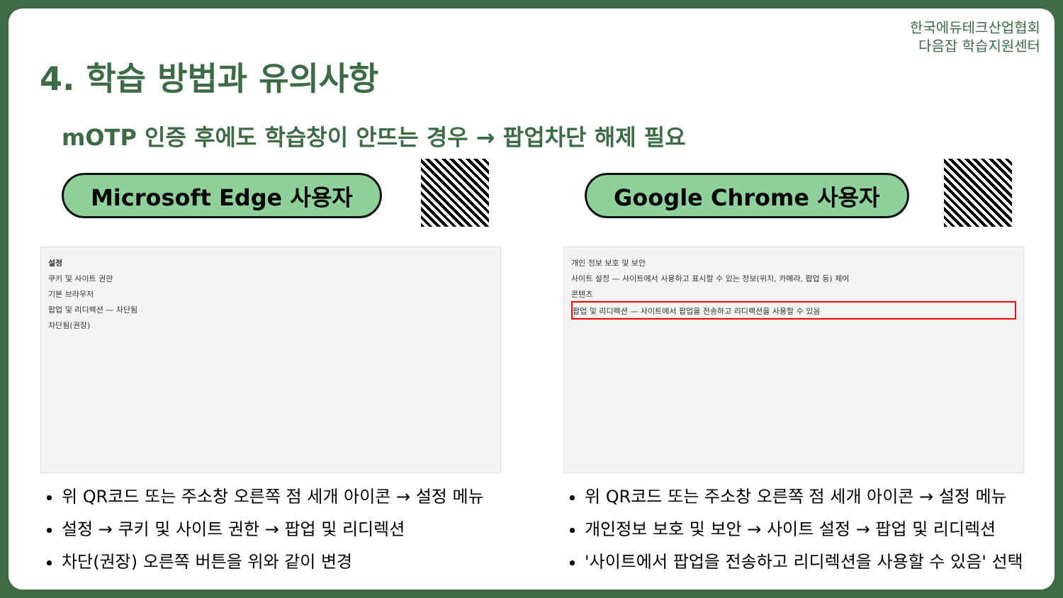한국에듀테크산업협회
다음잡 학습지원센터
4. 학습 방법과 유의사항
mOTP 인증 후에도 학습창이 안뜨는 경우 → 팝업차단 해제 필요
Microsoft Edge 사용자
설정
쿠키 및 사이트 권한
기본 브라우저
팝업 및 리디렉션 — 차단됨
차단됨(권장)
위 QR코드 또는 주소창 오른쪽 점 세개 아이콘 → 설정 메뉴
설정 → 쿠키 및 사이트 권한 → 팝업 및 리디렉션
차단(권장) 오른쪽 버튼을 위와 같이 변경
Google Chrome 사용자
개인 정보 보호 및 보안
사이트 설정 — 사이트에서 사용하고 표시할 수 있는 정보(위치, 카메라, 팝업 등) 제어
콘텐츠
팝업 및 리디렉션 — 사이트에서 팝업을 전송하고 리디렉션을 사용할 수 있음
위 QR코드 또는 주소창 오른쪽 점 세개 아이콘 → 설정 메뉴
개인정보 보호 및 보안 → 사이트 설정 → 팝업 및 리디렉션
'사이트에서 팝업을 전송하고 리디렉션을 사용할 수 있음' 선택